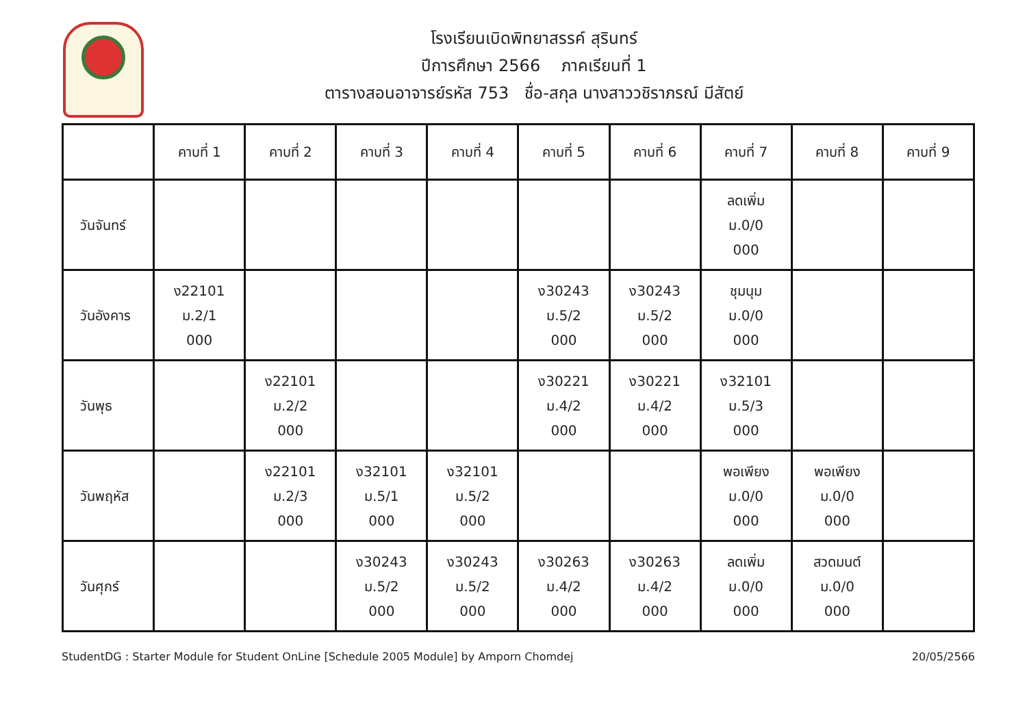โรงเรียนเบิดพิทยาสรรค์ สุรินทร์
ปีการศึกษา 2566 ภาคเรียนที่ 1
ตารางสอนอาจารย์รหัส 753 ชื่อ-สกุล นางสาววชิราภรณ์ มีสัตย์
| | คาบที่ 1 | คาบที่ 2 | คาบที่ 3 | คาบที่ 4 | คาบที่ 5 | คาบที่ 6 | คาบที่ 7 | คาบที่ 8 | คาบที่ 9 |
| --- | --- | --- | --- | --- | --- | --- | --- | --- | --- |
| วันจันทร์ | | | | | | | ลดเพิ่ม ม.0/0 000 | | |
| วันอังคาร | ง22101 ม.2/1 000 | | | | ง30243 ม.5/2 000 | ง30243 ม.5/2 000 | ชุมนุม ม.0/0 000 | | |
| วันพุธ | | ง22101 ม.2/2 000 | | | ง30221 ม.4/2 000 | ง30221 ม.4/2 000 | ง32101 ม.5/3 000 | | |
| วันพฤหัส | | ง22101 ม.2/3 000 | ง32101 ม.5/1 000 | ง32101 ม.5/2 000 | | | พอเพียง ม.0/0 000 | พอเพียง ม.0/0 000 | |
| วันศุกร์ | | | ง30243 ม.5/2 000 | ง30243 ม.5/2 000 | ง30263 ม.4/2 000 | ง30263 ม.4/2 000 | ลดเพิ่ม ม.0/0 000 | สวดมนต์ ม.0/0 000 | |
StudentDG : Starter Module for Student OnLine [Schedule 2005 Module] by Amporn Chomdej 20/05/2566